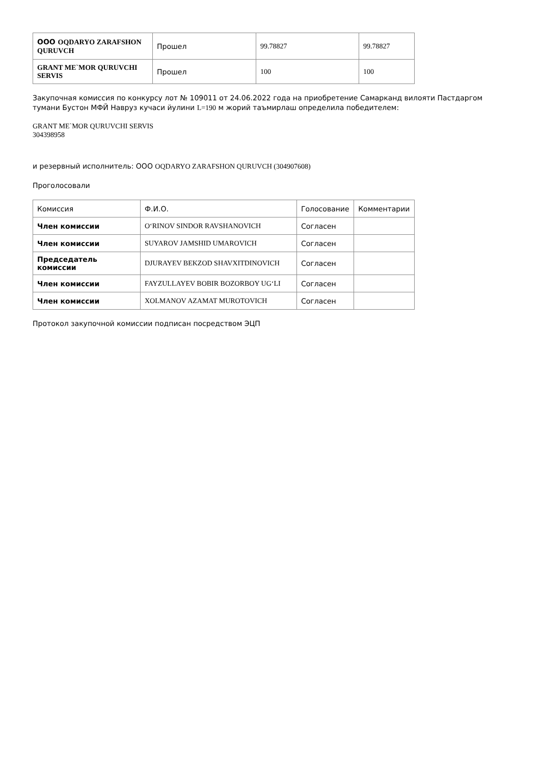| ООО OQDARYO ZARAFSHON QURUVCH | Прошел | 99.78827 | 99.78827 |
| GRANT ME`MOR QURUVCHI SERVIS | Прошел | 100 | 100 |
Закупочная комиссия по конкурсу лот № 109011 от 24.06.2022 года на приобретение Самарканд вилояти Пастдаргом тумани Бустон МФЙ Навруз кучаси йулини L=190 м жорий таъмирлаш определила победителем:
GRANT ME`MOR QURUVCHI SERVIS
304398958
и резервный исполнитель: ООО OQDARYO ZARAFSHON QURUVCH (304907608)
Проголосовали
| Комиссия | Ф.И.О. | Голосование | Комментарии |
| Член комиссии | O‘RINOV SINDOR RAVSHANOVICH | Согласен | |
| Член комиссии | SUYAROV JAMSHID UMAROVICH | Согласен | |
| Председатель комиссии | DJURAYEV BEKZOD SHAVXITDINOVICH | Согласен | |
| Член комиссии | FAYZULLAYEV BOBIR BOZORBOY UG‘LI | Согласен | |
| Член комиссии | XOLMANOV AZAMAT MUROTOVICH | Согласен | |
Протокол закупочной комиссии подписан посредством ЭЦП